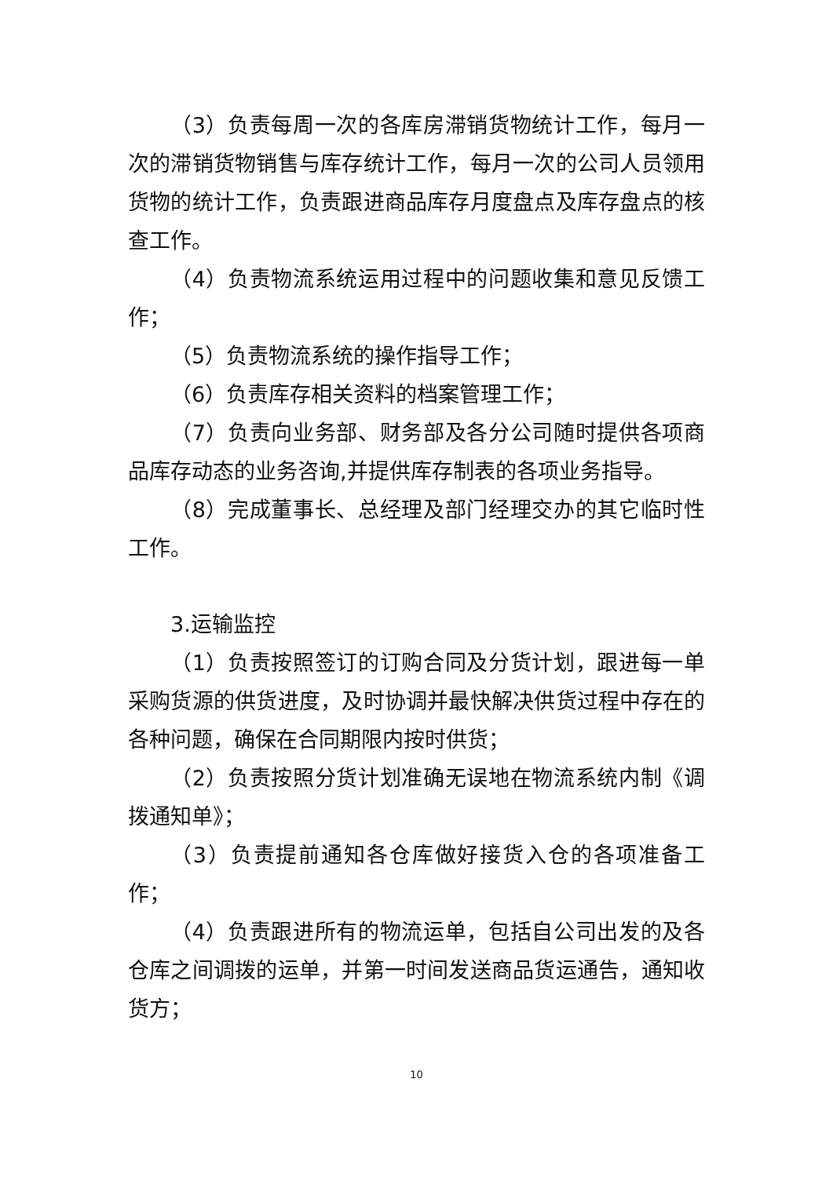（3）负责每周一次的各库房滞销货物统计工作，每月一次的滞销货物销售与库存统计工作，每月一次的公司人员领用货物的统计工作，负责跟进商品库存月度盘点及库存盘点的核查工作。
（4）负责物流系统运用过程中的问题收集和意见反馈工作；
（5）负责物流系统的操作指导工作；
（6）负责库存相关资料的档案管理工作；
（7）负责向业务部、财务部及各分公司随时提供各项商品库存动态的业务咨询,并提供库存制表的各项业务指导。
（8）完成董事长、总经理及部门经理交办的其它临时性工作。
3.运输监控
（1）负责按照签订的订购合同及分货计划，跟进每一单采购货源的供货进度，及时协调并最快解决供货过程中存在的各种问题，确保在合同期限内按时供货；
（2）负责按照分货计划准确无误地在物流系统内制《调拨通知单》；
（3）负责提前通知各仓库做好接货入仓的各项准备工作；
（4）负责跟进所有的物流运单，包括自公司出发的及各仓库之间调拨的运单，并第一时间发送商品货运通告，通知收货方；
10